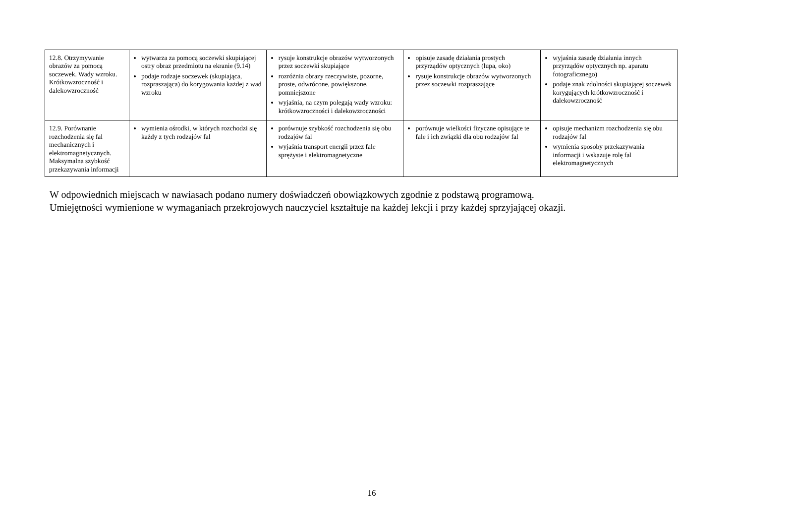| 12.8. Otrzymywanie obrazów za pomocą soczewek. Wady wzroku. Krótkowzroczność i dalekowzroczność | wytwarza za pomocą soczewki skupiającej ostry obraz przedmiotu na ekranie (9.14) podaje rodzaje soczewek (skupiająca, rozpraszająca) do korygowania każdej z wad wzroku | rysuje konstrukcje obrazów wytworzonych przez soczewki skupiające rozróżnia obrazy rzeczywiste, pozorne, proste, odwrócone, powiększone, pomniejszone wyjaśnia, na czym polegają wady wzroku: krótkowzroczności i dalekowzroczności | opisuje zasadę działania prostych przyrządów optycznych (lupa, oko) rysuje konstrukcje obrazów wytworzonych przez soczewki rozpraszające | wyjaśnia zasadę działania innych przyrządów optycznych np. aparatu fotograficznego) podaje znak zdolności skupiającej soczewek korygujących krótkowzroczność i dalekowzroczność |
| 12.9. Porównanie rozchodzenia się fal mechanicznych i elektromagnetycznych. Maksymalna szybkość przekazywania informacji | wymienia ośrodki, w których rozchodzi się każdy z tych rodzajów fal | porównuje szybkość rozchodzenia się obu rodzajów fal wyjaśnia transport energii przez fale sprężyste i elektromagnetyczne | porównuje wielkości fizyczne opisujące te fale i ich związki dla obu rodzajów fal | opisuje mechanizm rozchodzenia się obu rodzajów fal wymienia sposoby przekazywania informacji i wskazuje rolę fal elektromagnetycznych |
W odpowiednich miejscach w nawiasach podano numery doświadczeń obowiązkowych zgodnie z podstawą programową.
Umiejętności wymienione w wymaganiach przekrojowych nauczyciel kształtuje na każdej lekcji i przy każdej sprzyjającej okazji.
16